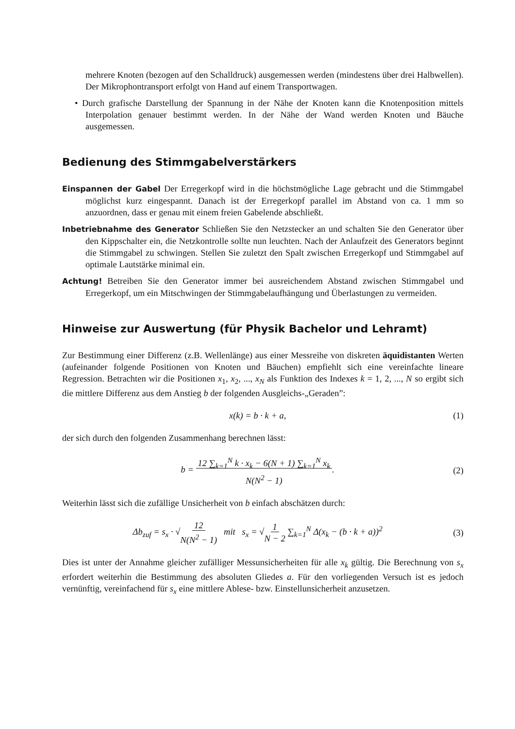mehrere Knoten (bezogen auf den Schalldruck) ausgemessen werden (mindestens über drei Halbwellen). Der Mikrophontransport erfolgt von Hand auf einem Transportwagen.
• Durch grafische Darstellung der Spannung in der Nähe der Knoten kann die Knotenposition mittels Interpolation genauer bestimmt werden. In der Nähe der Wand werden Knoten und Bäuche ausgemessen.
Bedienung des Stimmgabelverstärkers
Einspannen der Gabel Der Erregerkopf wird in die höchstmögliche Lage gebracht und die Stimmgabel möglichst kurz eingespannt. Danach ist der Erregerkopf parallel im Abstand von ca. 1 mm so anzuordnen, dass er genau mit einem freien Gabelende abschließt.
Inbetriebnahme des Generator Schließen Sie den Netzstecker an und schalten Sie den Generator über den Kippschalter ein, die Netzkontrolle sollte nun leuchten. Nach der Anlaufzeit des Generators beginnt die Stimmgabel zu schwingen. Stellen Sie zuletzt den Spalt zwischen Erregerkopf und Stimmgabel auf optimale Lautstärke minimal ein.
Achtung! Betreiben Sie den Generator immer bei ausreichendem Abstand zwischen Stimmgabel und Erregerkopf, um ein Mitschwingen der Stimmgabelaufhängung und Überlastungen zu vermeiden.
Hinweise zur Auswertung (für Physik Bachelor und Lehramt)
Zur Bestimmung einer Differenz (z.B. Wellenlänge) aus einer Messreihe von diskreten äquidistanten Werten (aufeinander folgende Positionen von Knoten und Bäuchen) empfiehlt sich eine vereinfachte lineare Regression. Betrachten wir die Positionen x<sub>1</sub>, x<sub>2</sub>, ..., x<sub>N</sub> als Funktion des Indexes k = 1, 2, ..., N so ergibt sich die mittlere Differenz aus dem Anstieg b der folgenden Ausgleichs-„Geraden”:
x(k) = b · k + a, (1)
der sich durch den folgenden Zusammenhang berechnen lässt:
b = 12 ∑<sub>k=1</sub><sup>N</sup> k · x<sub>k</sub> − 6(N + 1) ∑<sub>k=1</sub><sup>N</sup> x<sub>k</sub>
N(N<sup>2</sup> − 1). (2)
Weiterhin lässt sich die zufällige Unsicherheit von b einfach abschätzen durch:
Δb<sub>zuf</sub> = s<sub>x</sub> · √12
N(N<sup>2</sup> − 1) mit s<sub>x</sub> = √1
N − 2 ∑<sub>k=1</sub><sup>N</sup> Δ(x<sub>k</sub> − (b · k + a))<sup>2</sup> (3)
Dies ist unter der Annahme gleicher zufälliger Messunsicherheiten für alle x<sub>k</sub> gültig. Die Berechnung von s<sub>x</sub> erfordert weiterhin die Bestimmung des absoluten Gliedes a. Für den vorliegenden Versuch ist es jedoch vernünftig, vereinfachend für s<sub>x</sub> eine mittlere Ablese- bzw. Einstellunsicherheit anzusetzen.